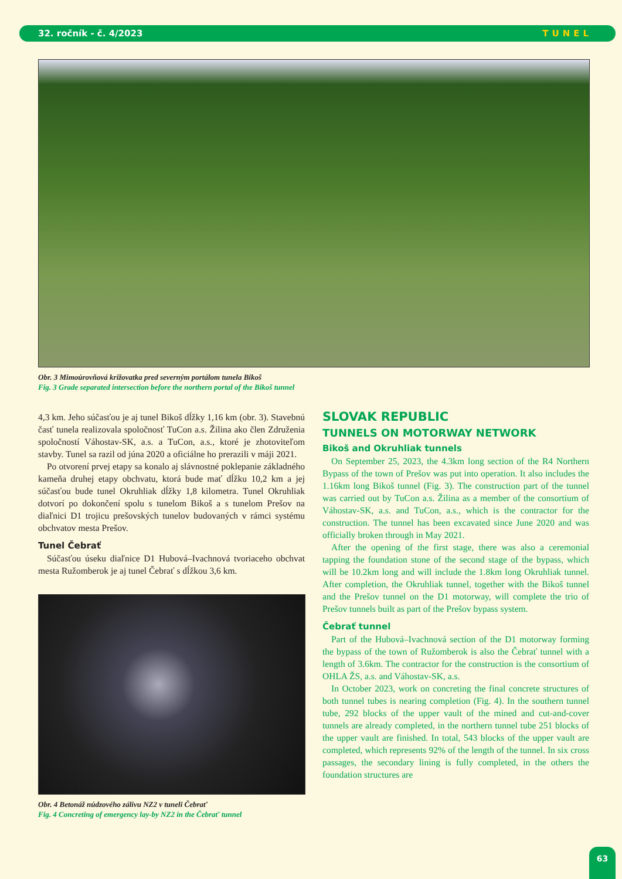32. ročník - č. 4/2023 TUNEL
Obr. 3 Mimoúrovňová križovatka pred severným portálom tunela Bikoš
Fig. 3 Grade separated intersection before the northern portal of the Bikoš tunnel
4,3 km. Jeho súčasťou je aj tunel Bikoš dĺžky 1,16 km (obr. 3). Stavebnú časť tunela realizovala spoločnosť TuCon a.s. Žilina ako člen Združenia spoločností Váhostav-SK, a.s. a TuCon, a.s., ktoré je zhotoviteľom stavby. Tunel sa razil od júna 2020 a oficiálne ho prerazili v máji 2021.
Po otvorení prvej etapy sa konalo aj slávnostné poklepanie základného kameňa druhej etapy obchvatu, ktorá bude mať dĺžku 10,2 km a jej súčasťou bude tunel Okruhliak dĺžky 1,8 kilometra. Tunel Okruhliak dotvorí po dokončení spolu s tunelom Bikoš a s tunelom Prešov na diaľnici D1 trojicu prešovských tunelov budovaných v rámci systému obchvatov mesta Prešov.
Tunel Čebrať
Súčasťou úseku diaľnice D1 Hubová–Ivachnová tvoriaceho obchvat mesta Ružomberok je aj tunel Čebrať s dĺžkou 3,6 km.
Obr. 4 Betonáž núdzového zálivu NZ2 v tuneli Čebrať
Fig. 4 Concreting of emergency lay-by NZ2 in the Čebrať tunnel
SLOVAK REPUBLIC
TUNNELS ON MOTORWAY NETWORK
Bikoš and Okruhliak tunnels
On September 25, 2023, the 4.3km long section of the R4 Northern Bypass of the town of Prešov was put into operation. It also includes the 1.16km long Bikoš tunnel (Fig. 3). The construction part of the tunnel was carried out by TuCon a.s. Žilina as a member of the consortium of Váhostav-SK, a.s. and TuCon, a.s., which is the contractor for the construction. The tunnel has been excavated since June 2020 and was officially broken through in May 2021.
After the opening of the first stage, there was also a ceremonial tapping the foundation stone of the second stage of the bypass, which will be 10.2km long and will include the 1.8km long Okruhliak tunnel. After completion, the Okruhliak tunnel, together with the Bikoš tunnel and the Prešov tunnel on the D1 motorway, will complete the trio of Prešov tunnels built as part of the Prešov bypass system.
Čebrať tunnel
Part of the Hubová–Ivachnová section of the D1 motorway forming the bypass of the town of Ružomberok is also the Čebrať tunnel with a length of 3.6km. The contractor for the construction is the consortium of OHLA ŽS, a.s. and Váhostav-SK, a.s.
In October 2023, work on concreting the final concrete structures of both tunnel tubes is nearing completion (Fig. 4). In the southern tunnel tube, 292 blocks of the upper vault of the mined and cut-and-cover tunnels are already completed, in the northern tunnel tube 251 blocks of the upper vault are finished. In total, 543 blocks of the upper vault are completed, which represents 92% of the length of the tunnel. In six cross passages, the secondary lining is fully completed, in the others the foundation structures are
63